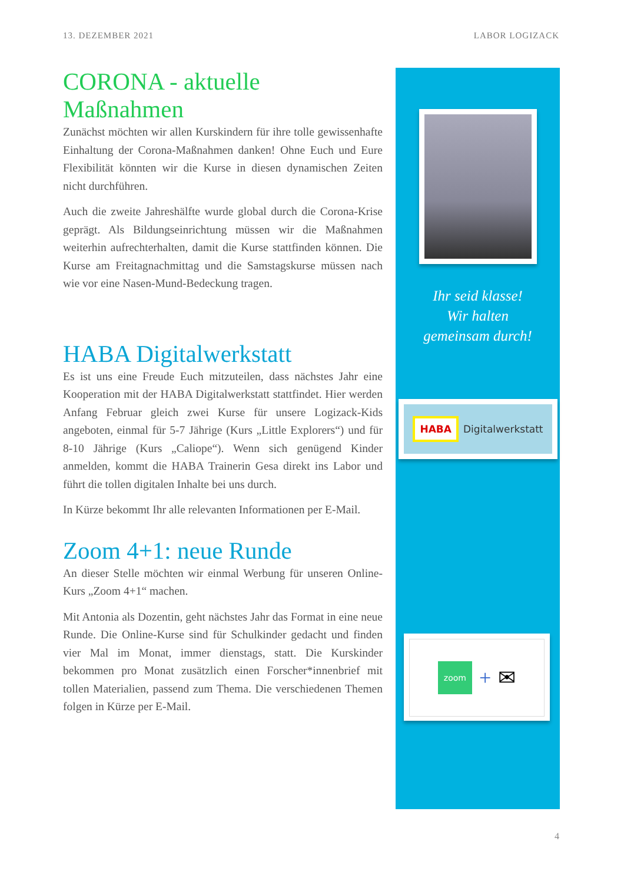13. DEZEMBER 2021 LABOR LOGIZACK
CORONA - aktuelle Maßnahmen
Zunächst möchten wir allen Kurskindern für ihre tolle gewissenhafte Einhaltung der Corona-Maßnahmen danken! Ohne Euch und Eure Flexibilität könnten wir die Kurse in diesen dynamischen Zeiten nicht durchführen.
Auch die zweite Jahreshälfte wurde global durch die Corona-Krise geprägt. Als Bildungseinrichtung müssen wir die Maßnahmen weiterhin aufrechterhalten, damit die Kurse stattfinden können. Die Kurse am Freitagnachmittag und die Samstagskurse müssen nach wie vor eine Nasen-Mund-Bedeckung tragen.
HABA Digitalwerkstatt
Es ist uns eine Freude Euch mitzuteilen, dass nächstes Jahr eine Kooperation mit der HABA Digitalwerkstatt stattfindet. Hier werden Anfang Februar gleich zwei Kurse für unsere Logizack-Kids angeboten, einmal für 5-7 Jährige (Kurs „Little Explorers“) und für 8-10 Jährige (Kurs „Caliope“). Wenn sich genügend Kinder anmelden, kommt die HABA Trainerin Gesa direkt ins Labor und führt die tollen digitalen Inhalte bei uns durch.
In Kürze bekommt Ihr alle relevanten Informationen per E-Mail.
Zoom 4+1: neue Runde
An dieser Stelle möchten wir einmal Werbung für unseren Online-Kurs „Zoom 4+1“ machen.
Mit Antonia als Dozentin, geht nächstes Jahr das Format in eine neue Runde. Die Online-Kurse sind für Schulkinder gedacht und finden vier Mal im Monat, immer dienstags, statt. Die Kurskinder bekommen pro Monat zusätzlich einen Forscher*innenbrief mit tollen Materialien, passend zum Thema. Die verschiedenen Themen folgen in Kürze per E-Mail.
Ihr seid klasse!
Wir halten
gemeinsam durch!
HABA Digitalwerkstatt
zoom + ✉
4